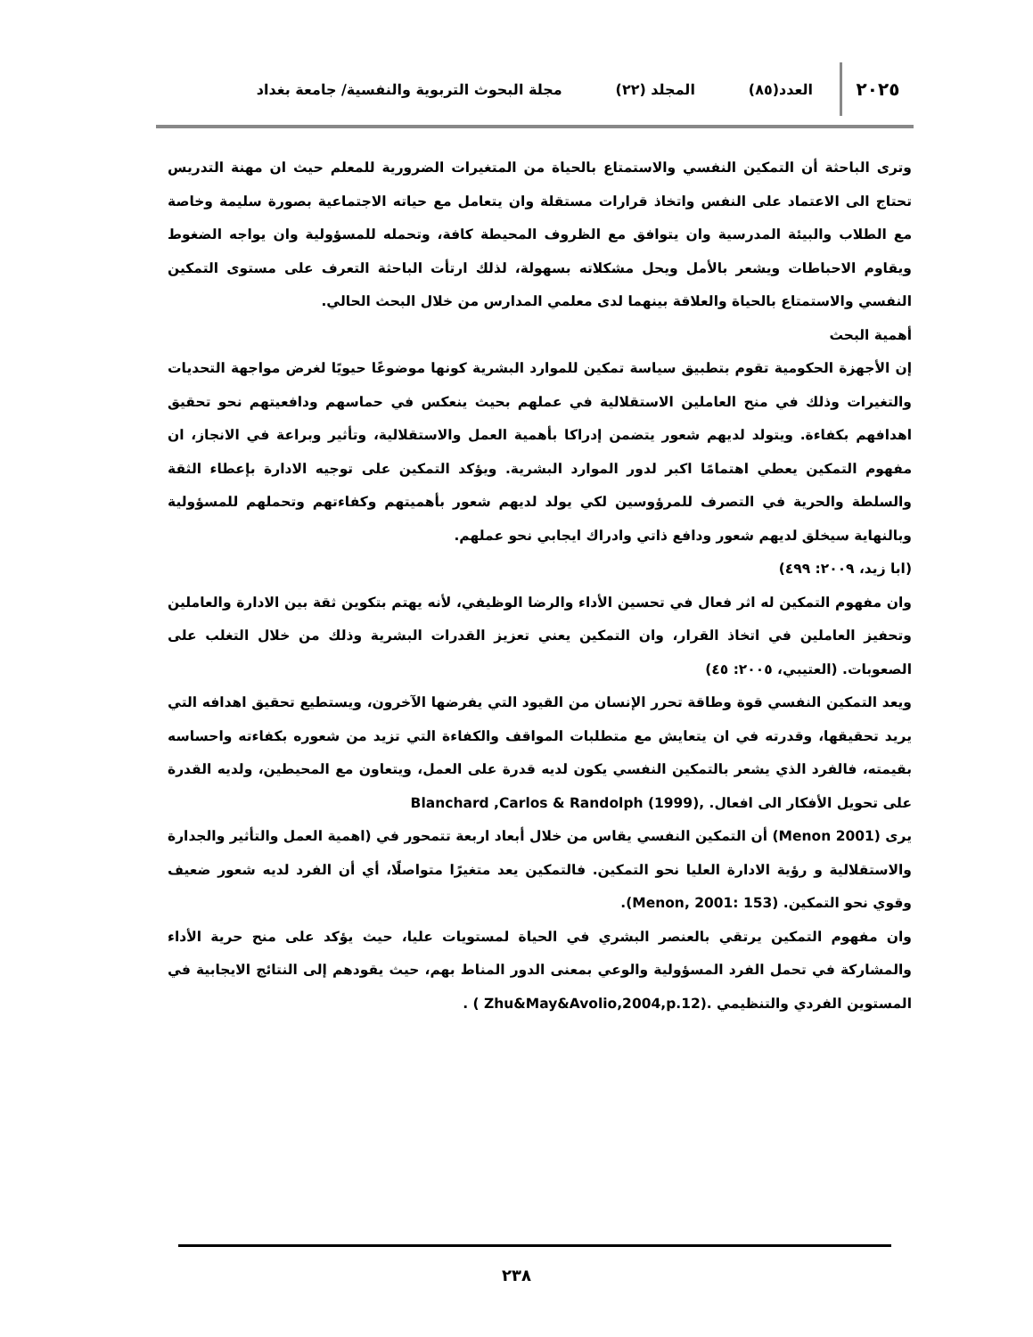٢٠٢٥
العدد(٨٥) المجلد (٢٢) مجلة البحوث التربوية والنفسية/ جامعة بغداد
وترى الباحثة أن التمكين النفسي والاستمتاع بالحياة من المتغيرات الضرورية للمعلم حيث ان مهنة التدريس تحتاج الى الاعتماد على النفس واتخاذ قرارات مستقلة وان يتعامل مع حياته الاجتماعية بصورة سليمة وخاصة مع الطلاب والبيئة المدرسية وان يتوافق مع الظروف المحيطة كافة، وتحمله للمسؤولية وان يواجه الضغوط ويقاوم الاحباطات ويشعر بالأمل ويحل مشكلاته بسهولة، لذلك ارتأت الباحثة التعرف على مستوى التمكين النفسي والاستمتاع بالحياة والعلاقة بينهما لدى معلمي المدارس من خلال البحث الحالي.
أهمية البحث
إن الأجهزة الحكومية تقوم بتطبيق سياسة تمكين للموارد البشرية كونها موضوعًا حيويًا لغرض مواجهة التحديات والتغيرات وذلك في منح العاملين الاستقلالية في عملهم بحيث ينعكس في حماسهم ودافعيتهم نحو تحقيق اهدافهم بكفاءة. ويتولد لديهم شعور يتضمن إدراكا بأهمية العمل والاستقلالية، وتأثير وبراعة في الانجاز، ان مفهوم التمكين يعطي اهتمامًا اكبر لدور الموارد البشرية. ويؤكد التمكين على توجيه الادارة بإعطاء الثقة والسلطة والحرية في التصرف للمرؤوسين لكي يولد لديهم شعور بأهميتهم وكفاءتهم وتحملهم للمسؤولية وبالنهاية سيخلق لديهم شعور ودافع ذاتي وادراك ايجابي نحو عملهم.
(ابا زيد، ٢٠٠٩: ٤٩٩)
وان مفهوم التمكين له اثر فعال في تحسين الأداء والرضا الوظيفي، لأنه يهتم بتكوين ثقة بين الادارة والعاملين وتحفيز العاملين في اتخاذ القرار، وان التمكين يعني تعزيز القدرات البشرية وذلك من خلال التغلب على الصعوبات. (العتيبي، ٢٠٠٥: ٤٥)
ويعد التمكين النفسي قوة وطاقة تحرر الإنسان من القيود التي يفرضها الآخرون، ويستطيع تحقيق اهدافه التي يريد تحقيقها، وقدرته في ان يتعايش مع متطلبات المواقف والكفاءة التي تزيد من شعوره بكفاءته واحساسه بقيمته، فالفرد الذي يشعر بالتمكين النفسي يكون لديه قدرة على العمل، ويتعاون مع المحيطين، ولديه القدرة على تحويل الأفكار الى افعال. ,Blanchard ,Carlos & Randolph (1999)
يرى (Menon 2001) أن التمكين النفسي يقاس من خلال أبعاد اربعة تتمحور في (اهمية العمل والتأثير والجدارة والاستقلالية و رؤية الادارة العليا نحو التمكين. فالتمكين يعد متغيرًا متواصلًا، أي أن الفرد لديه شعور ضعيف وقوي نحو التمكين. (Menon, 2001: 153).
وان مفهوم التمكين يرتقي بالعنصر البشري في الحياة لمستويات عليا، حيث يؤكد على منح حرية الأداء والمشاركة في تحمل الفرد المسؤولية والوعي بمعنى الدور المناط بهم، حيث يقودهم إلى النتائج الايجابية في المستوين الفردي والتنظيمي .(Zhu&May&Avolio,2004,p.12 ) .
٢٣٨